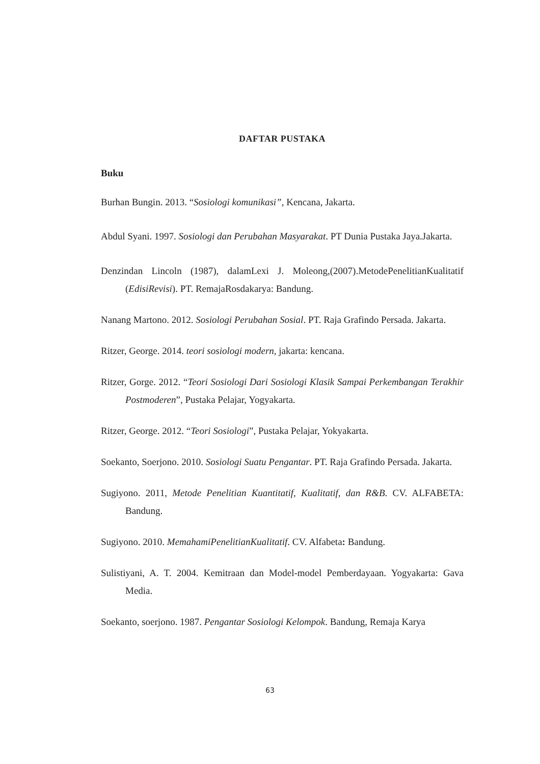DAFTAR PUSTAKA
Buku
Burhan Bungin. 2013. “Sosiologi komunikasi”, Kencana, Jakarta.
Abdul Syani. 1997. Sosiologi dan Perubahan Masyarakat. PT Dunia Pustaka Jaya.Jakarta.
Denzindan Lincoln (1987), dalamLexi J. Moleong,(2007).MetodePenelitianKualitatif (EdisiRevisi). PT. RemajaRosdakarya: Bandung.
Nanang Martono. 2012. Sosiologi Perubahan Sosial. PT. Raja Grafindo Persada. Jakarta.
Ritzer, George. 2014. teori sosiologi modern, jakarta: kencana.
Ritzer, Gorge. 2012. “Teori Sosiologi Dari Sosiologi Klasik Sampai Perkembangan Terakhir Postmoderen”, Pustaka Pelajar, Yogyakarta.
Ritzer, George. 2012. “Teori Sosiologi”, Pustaka Pelajar, Yokyakarta.
Soekanto, Soerjono. 2010. Sosiologi Suatu Pengantar. PT. Raja Grafindo Persada. Jakarta.
Sugiyono. 2011, Metode Penelitian Kuantitatif, Kualitatif, dan R&B. CV. ALFABETA: Bandung.
Sugiyono. 2010. MemahamiPenelitianKualitatif. CV. Alfabeta: Bandung.
Sulistiyani, A. T. 2004. Kemitraan dan Model-model Pemberdayaan. Yogyakarta: Gava Media.
Soekanto, soerjono. 1987. Pengantar Sosiologi Kelompok. Bandung, Remaja Karya
63